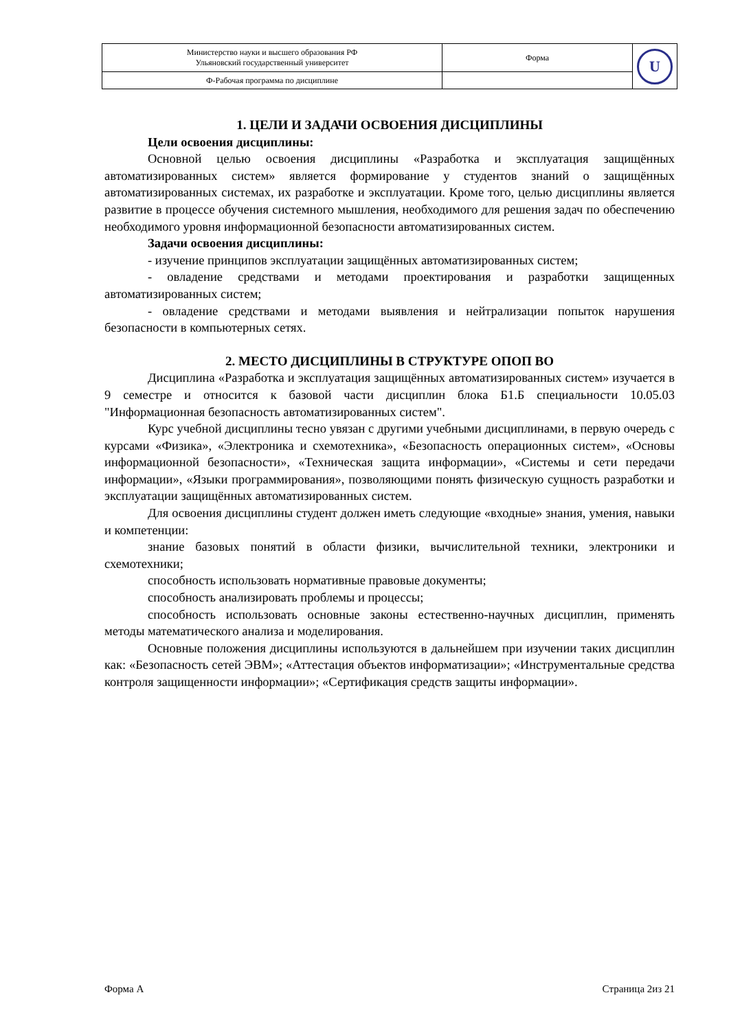| Министерство науки и высшего образования РФ Ульяновский государственный университет | Форма | U |
| Ф-Рабочая программа по дисциплине | | |
1. ЦЕЛИ И ЗАДАЧИ ОСВОЕНИЯ ДИСЦИПЛИНЫ
Цели освоения дисциплины:
Основной целью освоения дисциплины «Разработка и эксплуатация защищённых автоматизированных систем» является формирование у студентов знаний о защищённых автоматизированных системах, их разработке и эксплуатации. Кроме того, целью дисциплины является развитие в процессе обучения системного мышления, необходимого для решения задач по обеспечению необходимого уровня информационной безопасности автоматизированных систем.
Задачи освоения дисциплины:
- изучение принципов эксплуатации защищённых автоматизированных систем;
- овладение средствами и методами проектирования и разработки защищенных автоматизированных систем;
- овладение средствами и методами выявления и нейтрализации попыток нарушения безопасности в компьютерных сетях.
2. МЕСТО ДИСЦИПЛИНЫ В СТРУКТУРЕ ОПОП ВО
Дисциплина «Разработка и эксплуатация защищённых автоматизированных систем» изучается в 9 семестре и относится к базовой части дисциплин блока Б1.Б специальности 10.05.03 "Информационная безопасность автоматизированных систем".
Курс учебной дисциплины тесно увязан с другими учебными дисциплинами, в первую очередь с курсами «Физика», «Электроника и схемотехника», «Безопасность операционных систем», «Основы информационной безопасности», «Техническая защита информации», «Системы и сети передачи информации», «Языки программирования», позволяющими понять физическую сущность разработки и эксплуатации защищённых автоматизированных систем.
Для освоения дисциплины студент должен иметь следующие «входные» знания, умения, навыки и компетенции:
знание базовых понятий в области физики, вычислительной техники, электроники и схемотехники;
способность использовать нормативные правовые документы;
способность анализировать проблемы и процессы;
способность использовать основные законы естественно-научных дисциплин, применять методы математического анализа и моделирования.
Основные положения дисциплины используются в дальнейшем при изучении таких дисциплин как: «Безопасность сетей ЭВМ»; «Аттестация объектов информатизации»; «Инструментальные средства контроля защищенности информации»; «Сертификация средств защиты информации».
Форма А Страница 2из 21